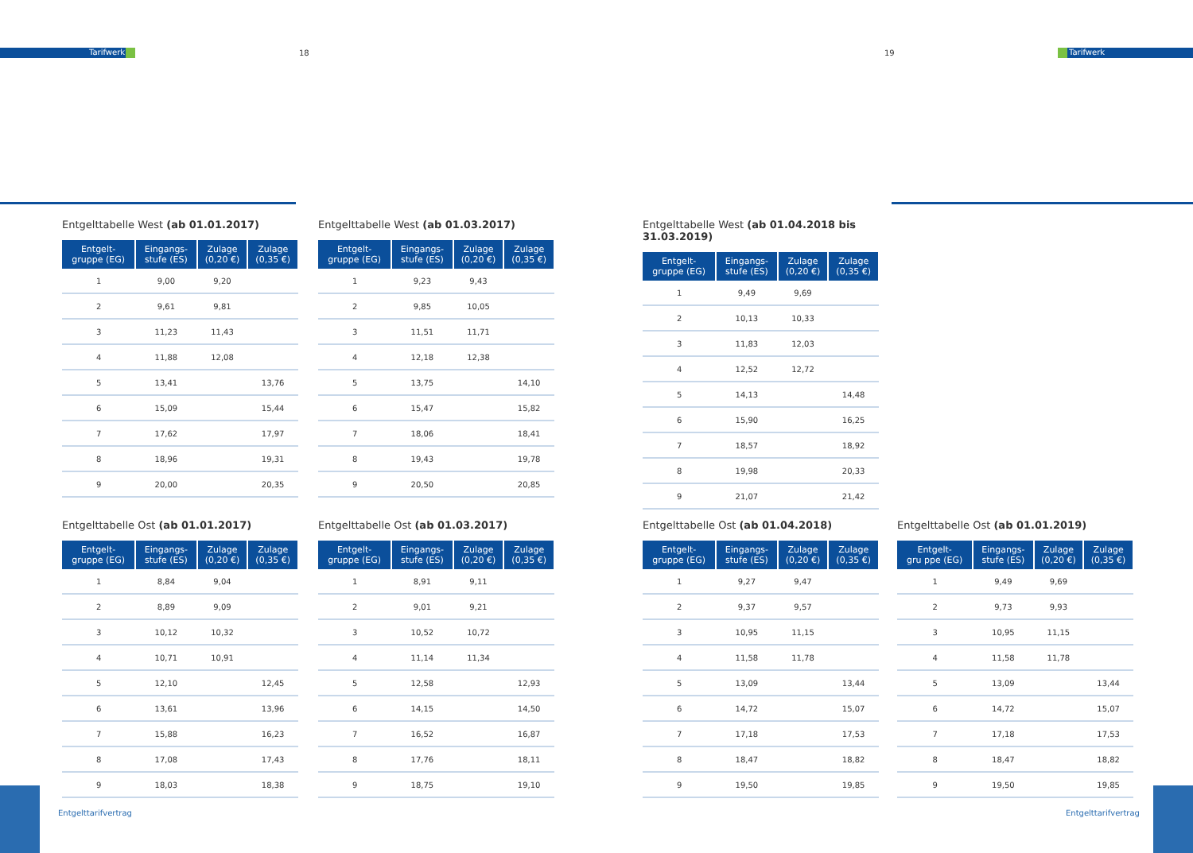Tarifwerk 18 19 Tarifwerk
Entgelttabelle West (ab 01.01.2017)
| Entgelt- gruppe (EG) | Eingangs- stufe (ES) | Zulage (0,20 €) | Zulage (0,35 €) |
| --- | --- | --- | --- |
| 1 | 9,00 | 9,20 | |
| 2 | 9,61 | 9,81 | |
| 3 | 11,23 | 11,43 | |
| 4 | 11,88 | 12,08 | |
| 5 | 13,41 | | 13,76 |
| 6 | 15,09 | | 15,44 |
| 7 | 17,62 | | 17,97 |
| 8 | 18,96 | | 19,31 |
| 9 | 20,00 | | 20,35 |
Entgelttabelle West (ab 01.03.2017)
| Entgelt- gruppe (EG) | Eingangs- stufe (ES) | Zulage (0,20 €) | Zulage (0,35 €) |
| --- | --- | --- | --- |
| 1 | 9,23 | 9,43 | |
| 2 | 9,85 | 10,05 | |
| 3 | 11,51 | 11,71 | |
| 4 | 12,18 | 12,38 | |
| 5 | 13,75 | | 14,10 |
| 6 | 15,47 | | 15,82 |
| 7 | 18,06 | | 18,41 |
| 8 | 19,43 | | 19,78 |
| 9 | 20,50 | | 20,85 |
Entgelttabelle West (ab 01.04.2018 bis 31.03.2019)
| Entgelt- gruppe (EG) | Eingangs- stufe (ES) | Zulage (0,20 €) | Zulage (0,35 €) |
| --- | --- | --- | --- |
| 1 | 9,49 | 9,69 | |
| 2 | 10,13 | 10,33 | |
| 3 | 11,83 | 12,03 | |
| 4 | 12,52 | 12,72 | |
| 5 | 14,13 | | 14,48 |
| 6 | 15,90 | | 16,25 |
| 7 | 18,57 | | 18,92 |
| 8 | 19,98 | | 20,33 |
| 9 | 21,07 | | 21,42 |
Entgelttabelle Ost (ab 01.01.2017)
| Entgelt- gruppe (EG) | Eingangs- stufe (ES) | Zulage (0,20 €) | Zulage (0,35 €) |
| --- | --- | --- | --- |
| 1 | 8,84 | 9,04 | |
| 2 | 8,89 | 9,09 | |
| 3 | 10,12 | 10,32 | |
| 4 | 10,71 | 10,91 | |
| 5 | 12,10 | | 12,45 |
| 6 | 13,61 | | 13,96 |
| 7 | 15,88 | | 16,23 |
| 8 | 17,08 | | 17,43 |
| 9 | 18,03 | | 18,38 |
Entgelttabelle Ost (ab 01.03.2017)
| Entgelt- gruppe (EG) | Eingangs- stufe (ES) | Zulage (0,20 €) | Zulage (0,35 €) |
| --- | --- | --- | --- |
| 1 | 8,91 | 9,11 | |
| 2 | 9,01 | 9,21 | |
| 3 | 10,52 | 10,72 | |
| 4 | 11,14 | 11,34 | |
| 5 | 12,58 | | 12,93 |
| 6 | 14,15 | | 14,50 |
| 7 | 16,52 | | 16,87 |
| 8 | 17,76 | | 18,11 |
| 9 | 18,75 | | 19,10 |
Entgelttabelle Ost (ab 01.04.2018)
| Entgelt- gruppe (EG) | Eingangs- stufe (ES) | Zulage (0,20 €) | Zulage (0,35 €) |
| --- | --- | --- | --- |
| 1 | 9,27 | 9,47 | |
| 2 | 9,37 | 9,57 | |
| 3 | 10,95 | 11,15 | |
| 4 | 11,58 | 11,78 | |
| 5 | 13,09 | | 13,44 |
| 6 | 14,72 | | 15,07 |
| 7 | 17,18 | | 17,53 |
| 8 | 18,47 | | 18,82 |
| 9 | 19,50 | | 19,85 |
Entgelttabelle Ost (ab 01.01.2019)
| Entgelt- gru ppe (EG) | Eingangs- stufe (ES) | Zulage (0,20 €) | Zulage (0,35 €) |
| --- | --- | --- | --- |
| 1 | 9,49 | 9,69 | |
| 2 | 9,73 | 9,93 | |
| 3 | 10,95 | 11,15 | |
| 4 | 11,58 | 11,78 | |
| 5 | 13,09 | | 13,44 |
| 6 | 14,72 | | 15,07 |
| 7 | 17,18 | | 17,53 |
| 8 | 18,47 | | 18,82 |
| 9 | 19,50 | | 19,85 |
Entgelttarifvertrag Entgelttarifvertrag